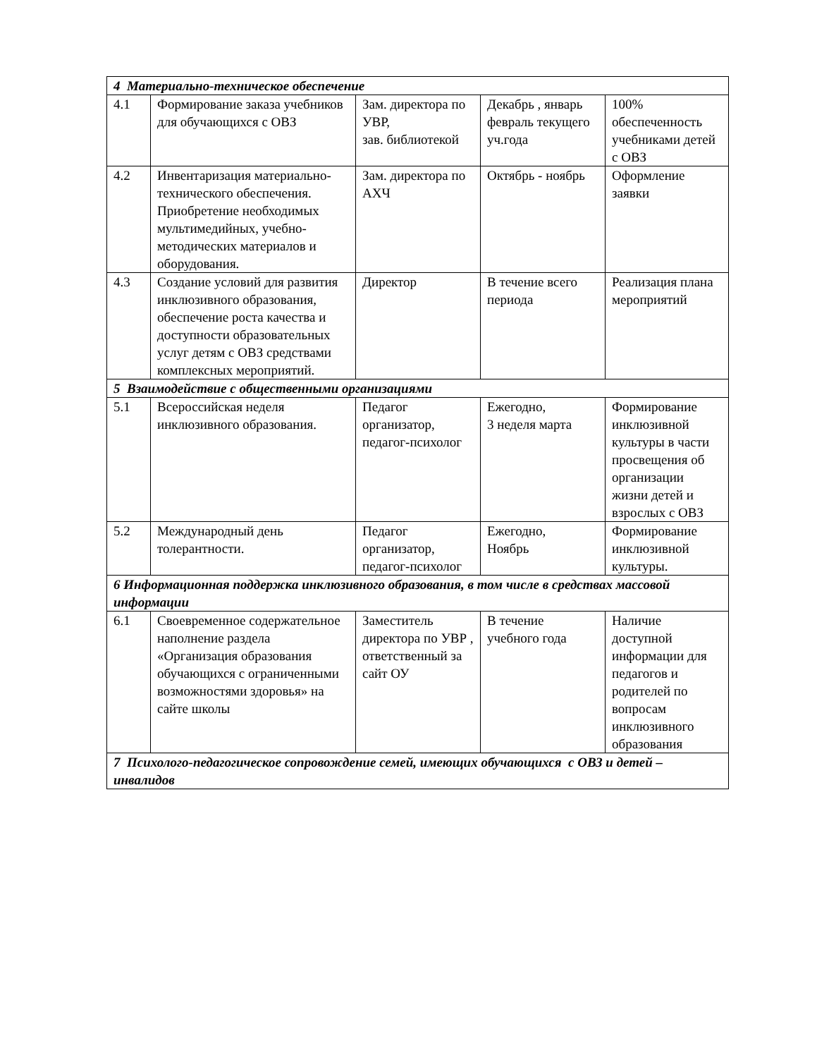| 4 Материально-техническое обеспечение | | | | |
| 4.1 | Формирование заказа учебников для обучающихся с ОВЗ | Зам. директора по УВР, зав. библиотекой | Декабрь , январь февраль текущего уч.года | 100% обеспеченность учебниками детей с ОВЗ |
| 4.2 | Инвентаризация материально- технического обеспечения. Приобретение необходимых мультимедийных, учебно-методических материалов и оборудования. | Зам. директора по АХЧ | Октябрь - ноябрь | Оформление заявки |
| 4.3 | Создание условий для развития инклюзивного образования, обеспечение роста качества и доступности образовательных услуг детям с ОВЗ средствами комплексных мероприятий. | Директор | В течение всего периода | Реализация плана мероприятий |
| 5 Взаимодействие с общественными организациями | | | | |
| 5.1 | Всероссийская неделя инклюзивного образования. | Педагог организатор, педагог-психолог | Ежегодно, 3 неделя марта | Формирование инклюзивной культуры в части просвещения об организации жизни детей и взрослых с ОВЗ |
| 5.2 | Международный день толерантности. | Педагог организатор, педагог-психолог | Ежегодно, Ноябрь | Формирование инклюзивной культуры. |
| 6 Информационная поддержка инклюзивного образования, в том числе в средствах массовой информации | | | | |
| 6.1 | Своевременное содержательное наполнение раздела «Организация образования обучающихся с ограниченными возможностями здоровья» на сайте школы | Заместитель директора по УВР , ответственный за сайт ОУ | В течение учебного года | Наличие доступной информации для педагогов и родителей по вопросам инклюзивного образования |
| 7 Психолого-педагогическое сопровождение семей, имеющих обучающихся с ОВЗ и детей – инвалидов | | | | |